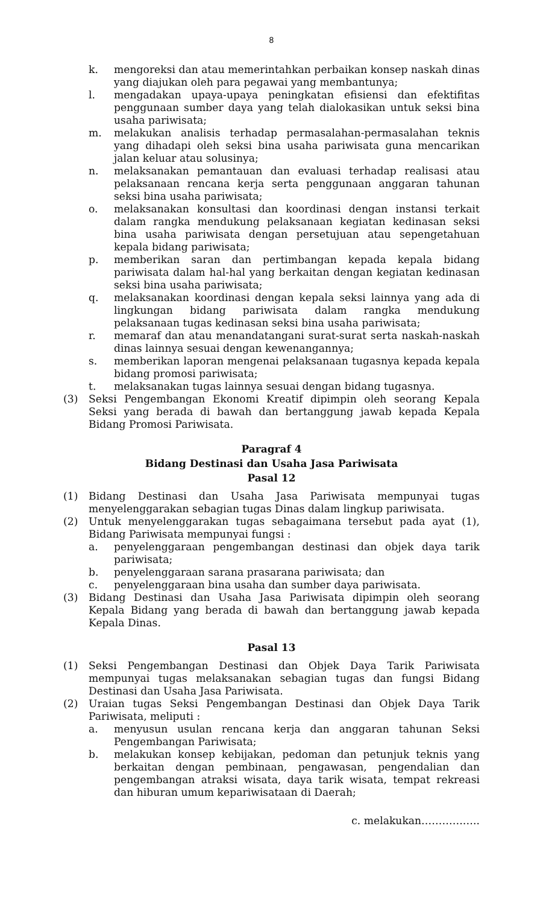8
k. mengoreksi dan atau memerintahkan perbaikan konsep naskah dinas yang diajukan oleh para pegawai yang membantunya;
l. mengadakan upaya-upaya peningkatan efisiensi dan efektifitas penggunaan sumber daya yang telah dialokasikan untuk seksi bina usaha pariwisata;
m. melakukan analisis terhadap permasalahan-permasalahan teknis yang dihadapi oleh seksi bina usaha pariwisata guna mencarikan jalan keluar atau solusinya;
n. melaksanakan pemantauan dan evaluasi terhadap realisasi atau pelaksanaan rencana kerja serta penggunaan anggaran tahunan seksi bina usaha pariwisata;
o. melaksanakan konsultasi dan koordinasi dengan instansi terkait dalam rangka mendukung pelaksanaan kegiatan kedinasan seksi bina usaha pariwisata dengan persetujuan atau sepengetahuan kepala bidang pariwisata;
p. memberikan saran dan pertimbangan kepada kepala bidang pariwisata dalam hal-hal yang berkaitan dengan kegiatan kedinasan seksi bina usaha pariwisata;
q. melaksanakan koordinasi dengan kepala seksi lainnya yang ada di lingkungan bidang pariwisata dalam rangka mendukung pelaksanaan tugas kedinasan seksi bina usaha pariwisata;
r. memaraf dan atau menandatangani surat-surat serta naskah-naskah dinas lainnya sesuai dengan kewenangannya;
s. memberikan laporan mengenai pelaksanaan tugasnya kepada kepala bidang promosi pariwisata;
t. melaksanakan tugas lainnya sesuai dengan bidang tugasnya.
(3) Seksi Pengembangan Ekonomi Kreatif dipimpin oleh seorang Kepala Seksi yang berada di bawah dan bertanggung jawab kepada Kepala Bidang Promosi Pariwisata.
Paragraf 4
Bidang Destinasi dan Usaha Jasa Pariwisata
Pasal 12
(1) Bidang Destinasi dan Usaha Jasa Pariwisata mempunyai tugas menyelenggarakan sebagian tugas Dinas dalam lingkup pariwisata.
(2) Untuk menyelenggarakan tugas sebagaimana tersebut pada ayat (1), Bidang Pariwisata mempunyai fungsi :
a. penyelenggaraan pengembangan destinasi dan objek daya tarik pariwisata;
b. penyelenggaraan sarana prasarana pariwisata; dan
c. penyelenggaraan bina usaha dan sumber daya pariwisata.
(3) Bidang Destinasi dan Usaha Jasa Pariwisata dipimpin oleh seorang Kepala Bidang yang berada di bawah dan bertanggung jawab kepada Kepala Dinas.
Pasal 13
(1) Seksi Pengembangan Destinasi dan Objek Daya Tarik Pariwisata mempunyai tugas melaksanakan sebagian tugas dan fungsi Bidang Destinasi dan Usaha Jasa Pariwisata.
(2) Uraian tugas Seksi Pengembangan Destinasi dan Objek Daya Tarik Pariwisata, meliputi :
a. menyusun usulan rencana kerja dan anggaran tahunan Seksi Pengembangan Pariwisata;
b. melakukan konsep kebijakan, pedoman dan petunjuk teknis yang berkaitan dengan pembinaan, pengawasan, pengendalian dan pengembangan atraksi wisata, daya tarik wisata, tempat rekreasi dan hiburan umum kepariwisataan di Daerah;
c. melakukan……………..